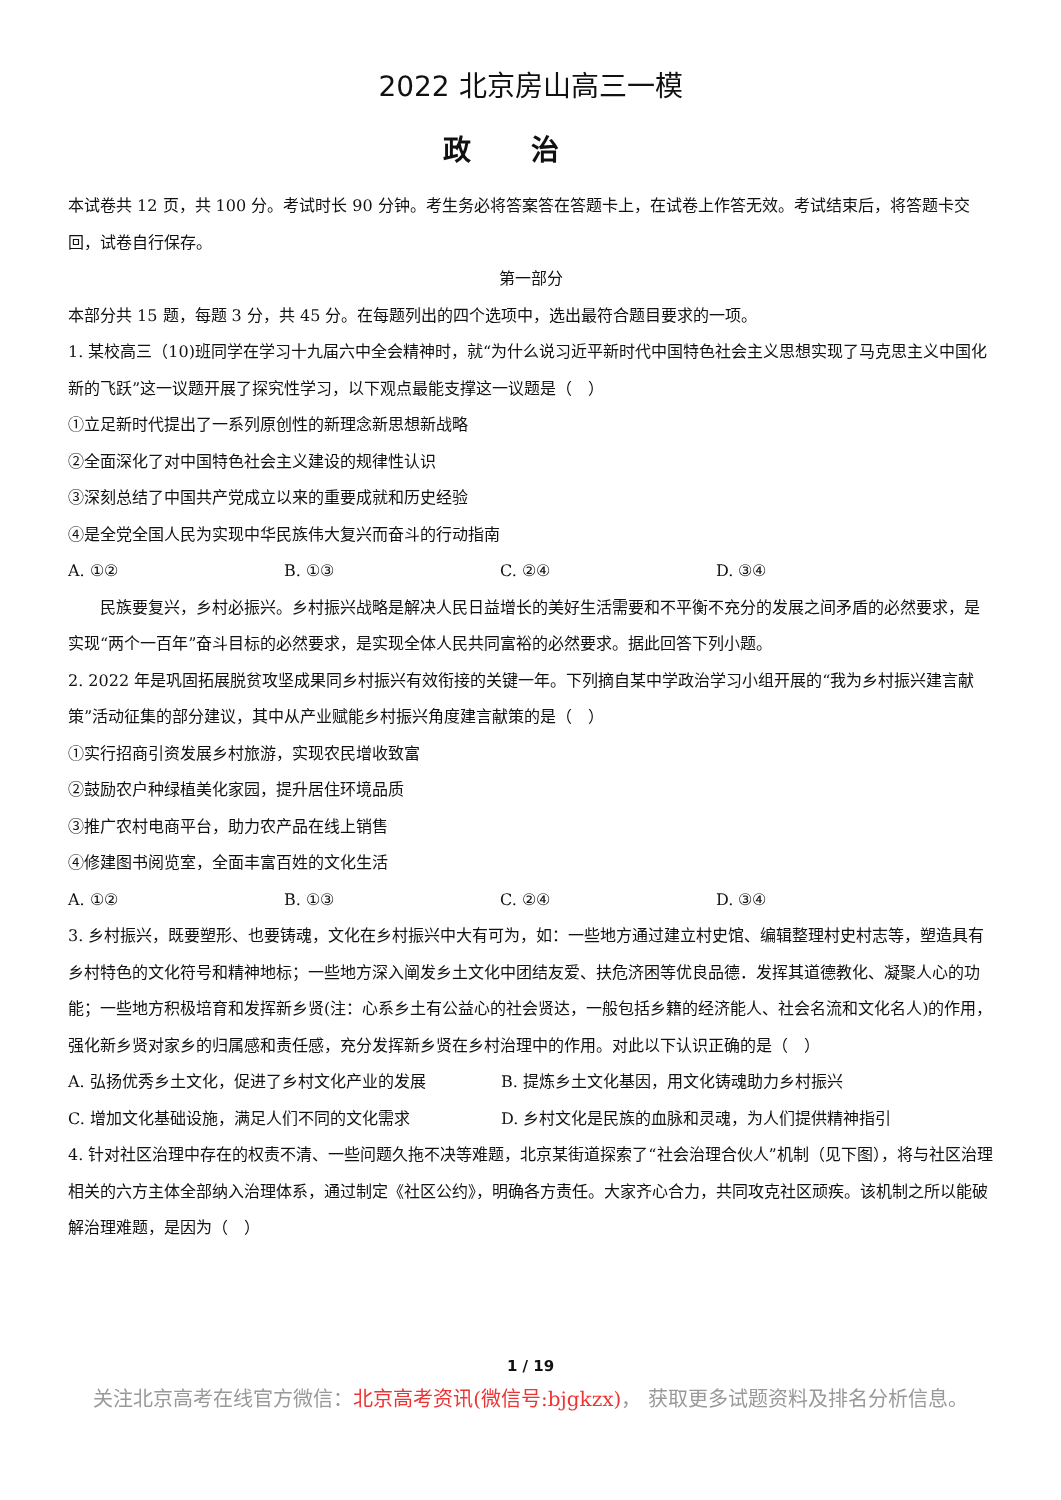2022 北京房山高三一模
政治
本试卷共 12 页，共 100 分。考试时长 90 分钟。考生务必将答案答在答题卡上，在试卷上作答无效。考试结束后，将答题卡交回，试卷自行保存。
第一部分
本部分共 15 题，每题 3 分，共 45 分。在每题列出的四个选项中，选出最符合题目要求的一项。
1. 某校高三（10)班同学在学习十九届六中全会精神时，就“为什么说习近平新时代中国特色社会主义思想实现了马克思主义中国化新的飞跃”这一议题开展了探究性学习，以下观点最能支撑这一议题是（　）
①立足新时代提出了一系列原创性的新理念新思想新战略
②全面深化了对中国特色社会主义建设的规律性认识
③深刻总结了中国共产党成立以来的重要成就和历史经验
④是全党全国人民为实现中华民族伟大复兴而奋斗的行动指南
A. ①② B. ①③ C. ②④ D. ③④
民族要复兴，乡村必振兴。乡村振兴战略是解决人民日益增长的美好生活需要和不平衡不充分的发展之间矛盾的必然要求，是实现“两个一百年”奋斗目标的必然要求，是实现全体人民共同富裕的必然要求。据此回答下列小题。
2. 2022 年是巩固拓展脱贫攻坚成果同乡村振兴有效衔接的关键一年。下列摘自某中学政治学习小组开展的“我为乡村振兴建言献策”活动征集的部分建议，其中从产业赋能乡村振兴角度建言献策的是（　）
①实行招商引资发展乡村旅游，实现农民增收致富
②鼓励农户种绿植美化家园，提升居住环境品质
③推广农村电商平台，助力农产品在线上销售
④修建图书阅览室，全面丰富百姓的文化生活
A. ①② B. ①③ C. ②④ D. ③④
3. 乡村振兴，既要塑形、也要铸魂，文化在乡村振兴中大有可为，如：一些地方通过建立村史馆、编辑整理村史村志等，塑造具有乡村特色的文化符号和精神地标；一些地方深入阐发乡土文化中团结友爱、扶危济困等优良品德．发挥其道德教化、凝聚人心的功能；一些地方积极培育和发挥新乡贤(注：心系乡土有公益心的社会贤达，一般包括乡籍的经济能人、社会名流和文化名人)的作用，强化新乡贤对家乡的归属感和责任感，充分发挥新乡贤在乡村治理中的作用。对此以下认识正确的是（　）
A. 弘扬优秀乡土文化，促进了乡村文化产业的发展 B. 提炼乡土文化基因，用文化铸魂助力乡村振兴
C. 增加文化基础设施，满足人们不同的文化需求 D. 乡村文化是民族的血脉和灵魂，为人们提供精神指引
4. 针对社区治理中存在的权责不清、一些问题久拖不决等难题，北京某街道探索了“社会治理合伙人”机制（见下图），将与社区治理相关的六方主体全部纳入治理体系，通过制定《社区公约》，明确各方责任。大家齐心合力，共同攻克社区顽疾。该机制之所以能破解治理难题，是因为（　）
1 / 19
关注北京高考在线官方微信：北京高考资讯(微信号:bjgkzx)， 获取更多试题资料及排名分析信息。